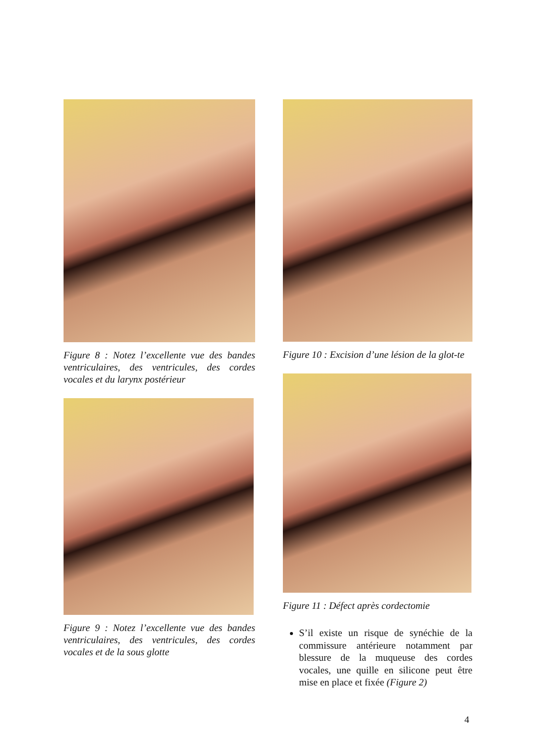Figure 8 : Notez l’excellente vue des bandes ventriculaires, des ventricules, des cordes vocales et du larynx postérieur
Figure 9 : Notez l’excellente vue des bandes ventriculaires, des ventricules, des cordes vocales et de la sous glotte
Figure 10 : Excision d’une lésion de la glot-te
Figure 11 : Défect après cordectomie
S’il existe un risque de synéchie de la commissure antérieure notamment par blessure de la muqueuse des cordes vocales, une quille en silicone peut être mise en place et fixée (Figure 2)
4